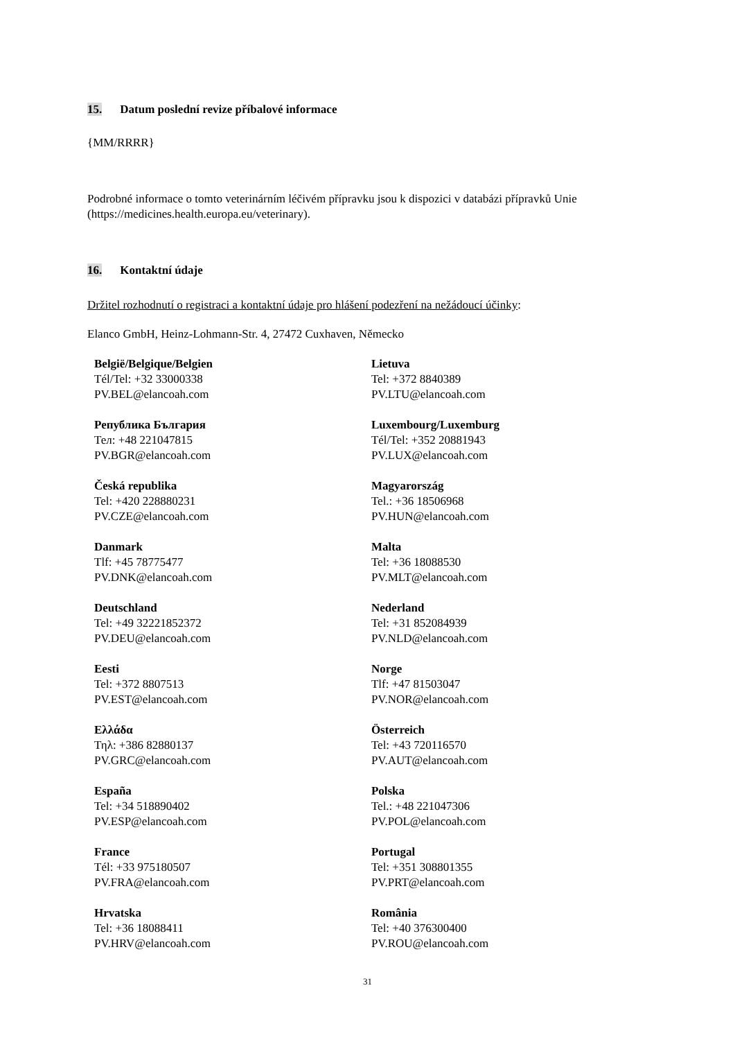15. Datum poslední revize příbalové informace
{MM/RRRR}
Podrobné informace o tomto veterinárním léčivém přípravku jsou k dispozici v databázi přípravků Unie (https://medicines.health.europa.eu/veterinary).
16. Kontaktní údaje
Držitel rozhodnutí o registraci a kontaktní údaje pro hlášení podezření na nežádoucí účinky:
Elanco GmbH, Heinz-Lohmann-Str. 4, 27472 Cuxhaven, Německo
| België/Belgique/Belgien Tél/Tel: +32 33000338 PV.BEL@elancoah.com | Lietuva Tel: +372 8840389 PV.LTU@elancoah.com |
| Република България Тел: +48 221047815 PV.BGR@elancoah.com | Luxembourg/Luxemburg Tél/Tel: +352 20881943 PV.LUX@elancoah.com |
| Česká republika Tel: +420 228880231 PV.CZE@elancoah.com | Magyarország Tel.: +36 18506968 PV.HUN@elancoah.com |
| Danmark Tlf: +45 78775477 PV.DNK@elancoah.com | Malta Tel: +36 18088530 PV.MLT@elancoah.com |
| Deutschland Tel: +49 32221852372 PV.DEU@elancoah.com | Nederland Tel: +31 852084939 PV.NLD@elancoah.com |
| Eesti Tel: +372 8807513 PV.EST@elancoah.com | Norge Tlf: +47 81503047 PV.NOR@elancoah.com |
| Ελλάδα Τηλ: +386 82880137 PV.GRC@elancoah.com | Österreich Tel: +43 720116570 PV.AUT@elancoah.com |
| España Tel: +34 518890402 PV.ESP@elancoah.com | Polska Tel.: +48 221047306 PV.POL@elancoah.com |
| France Tél: +33 975180507 PV.FRA@elancoah.com | Portugal Tel: +351 308801355 PV.PRT@elancoah.com |
| Hrvatska Tel: +36 18088411 PV.HRV@elancoah.com | România Tel: +40 376300400 PV.ROU@elancoah.com |
31